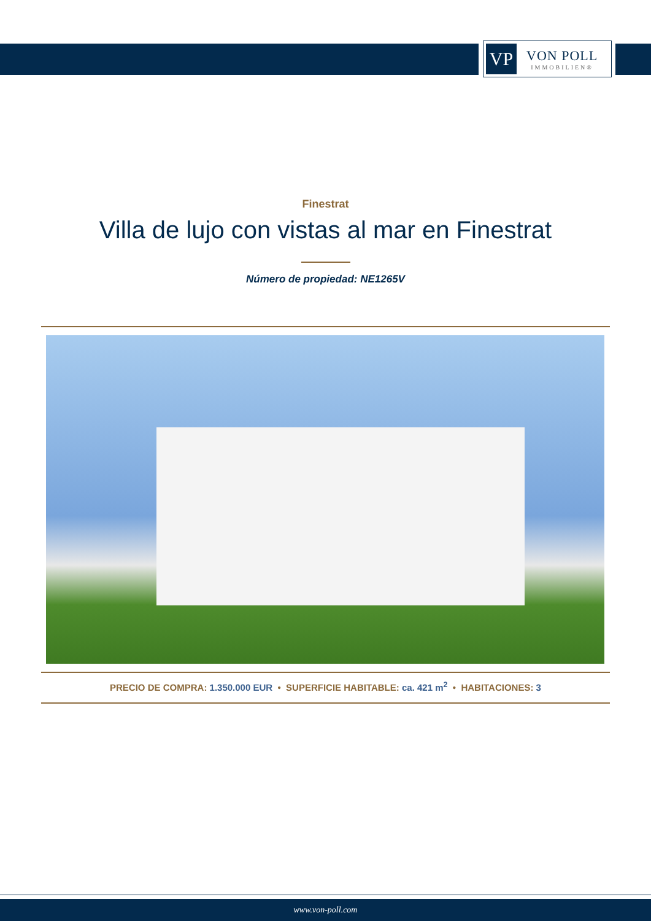VP
VON POLL
IMMOBILIEN®
Finestrat
Villa de lujo con vistas al mar en Finestrat
Número de propiedad: NE1265V
PRECIO DE COMPRA: 1.350.000 EUR • SUPERFICIE HABITABLE: ca. 421 m<sup>2</sup> • HABITACIONES: 3
www.von-poll.com